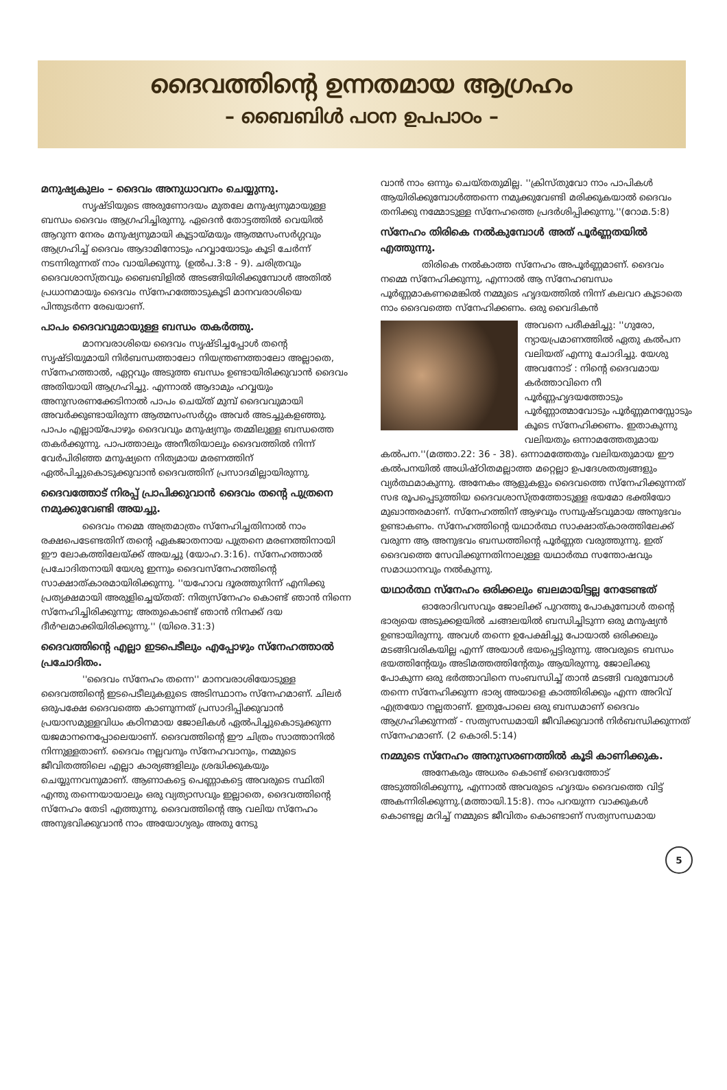ദൈവത്തിന്റെ ഉന്നതമായ ആഗ്രഹം
– ബൈബിൾ പഠന ഉപപാഠം –
മനുഷ്യകുലം – ദൈവം അനുധാവനം ചെയ്യുന്നു.
സൃഷ്ടിയുടെ അരുണോദയം മുതലേ മനുഷ്യനുമായുള്ള ബന്ധം ദൈവം ആഗ്രഹിച്ചിരുന്നു. ഏദെൻ തോട്ടത്തിൽ വെയിൽ ആറുന്ന നേരം മനുഷ്യനുമായി കൂട്ടായ്മയും ആത്മസംസർഗ്ഗവും ആഗ്രഹിച്ച് ദൈവം ആദാമിനോടും ഹവ്വായോടും കൂടി ചേർന്ന് നടന്നിരുന്നത് നാം വായിക്കുന്നു. (ഉൽപ.3:8 - 9). ചരിത്രവും ദൈവശാസ്ത്രവും ബൈബിളിൽ അടങ്ങിയിരിക്കുമ്പോൾ അതിൽ പ്രധാനമായും ദൈവം സ്നേഹത്തോടുകൂടി മാനവരാശിയെ പിന്തുടർന്ന രേഖയാണ്.
പാപം ദൈവവുമായുള്ള ബന്ധം തകർത്തു.
മാനവരാശിയെ ദൈവം സൃഷ്ടിച്ചപ്പോൾ തന്റെ സൃഷ്ടിയുമായി നിർബന്ധത്താലോ നിയന്ത്രണത്താലോ അല്ലാതെ, സ്നേഹത്താൽ, ഏറ്റവും അടുത്ത ബന്ധം ഉണ്ടായിരിക്കുവാൻ ദൈവം അതിയായി ആഗ്രഹിച്ചു. എന്നാൽ ആദാമും ഹവ്വയും അനുസരണക്കേടിനാൽ പാപം ചെയ്ത് മുമ്പ് ദൈവവുമായി അവർക്കുണ്ടായിരുന്ന ആത്മസംസർഗ്ഗം അവർ അടച്ചുകളഞ്ഞു. പാപം എല്ലായ്പോഴും ദൈവവും മനുഷ്യനും തമ്മിലുള്ള ബന്ധത്തെ തകർക്കുന്നു. പാപത്താലും അനീതിയാലും ദൈവത്തിൽ നിന്ന് വേർപിരിഞ്ഞ മനുഷ്യനെ നിത്യമായ മരണത്തിന് ഏൽപിച്ചുകൊടുക്കുവാൻ ദൈവത്തിന് പ്രസാദമില്ലായിരുന്നു.
ദൈവത്തോട് നിരപ്പ് പ്രാപിക്കുവാൻ ദൈവം തന്റെ പുത്രനെ നമുക്കുവേണ്ടി അയച്ചു.
ദൈവം നമ്മെ അത്രമാത്രം സ്നേഹിച്ചതിനാൽ നാം രക്ഷപെടേണ്ടതിന് തന്റെ ഏകജാതനായ പുത്രനെ മരണത്തിനായി ഈ ലോകത്തിലേയ്ക്ക് അയച്ചു (യോഹ.3:16). സ്നേഹത്താൽ പ്രചോദിതനായി യേശു ഇന്നും ദൈവസ്നേഹത്തിന്റെ സാക്ഷാത്കാരമായിരിക്കുന്നു. ''യഹോവ ദൂരത്തുനിന്ന് എനിക്കു പ്രത്യക്ഷമായി അരുളിച്ചെയ്തത്: നിത്യസ്നേഹം കൊണ്ട് ഞാൻ നിന്നെ സ്നേഹിച്ചിരിക്കുന്നു; അതുകൊണ്ട് ഞാൻ നിനക്ക് ദയ ദീർഘമാക്കിയിരിക്കുന്നു.'' (യിരെ.31:3)
ദൈവത്തിന്റെ എല്ലാ ഇടപെടീലും എപ്പോഴും സ്നേഹത്താൽ പ്രചോദിതം.
''ദൈവം സ്നേഹം തന്നെ'' മാനവരാശിയോടുള്ള ദൈവത്തിന്റെ ഇടപെടീലുകളുടെ അടിസ്ഥാനം സ്നേഹമാണ്. ചിലർ ഒരുപക്ഷേ ദൈവത്തെ കാണുന്നത് പ്രസാദിപ്പിക്കുവാൻ പ്രയാസമുള്ളവിധം കഠിനമായ ജോലികൾ ഏൽപിച്ചുകൊടുക്കുന്ന യജമാനനെപ്പോലെയാണ്. ദൈവത്തിന്റെ ഈ ചിത്രം സാത്താനിൽ നിന്നുള്ളതാണ്. ദൈവം നല്ലവനും സ്നേഹവാനും, നമ്മുടെ ജീവിതത്തിലെ എല്ലാ കാര്യങ്ങളിലും ശ്രദ്ധിക്കുകയും ചെയ്യുന്നവനുമാണ്. ആണാകട്ടെ പെണ്ണാകട്ടെ അവരുടെ സ്ഥിതി എന്തു തന്നെയായാലും ഒരു വ്യത്യാസവും ഇല്ലാതെ, ദൈവത്തിന്റെ സ്നേഹം തേടി എത്തുന്നു. ദൈവത്തിന്റെ ആ വലിയ സ്നേഹം അനുഭവിക്കുവാൻ നാം അയോഗ്യരും അതു നേടു
വാൻ നാം ഒന്നും ചെയ്തതുമില്ല. ''ക്രിസ്തുവോ നാം പാപികൾ ആയിരിക്കുമ്പോൾത്തന്നെ നമുക്കുവേണ്ടി മരിക്കുകയാൽ ദൈവം തനിക്കു നമ്മോടുള്ള സ്നേഹത്തെ പ്രദർശിപ്പിക്കുന്നു.''(റോമ.5:8)
സ്നേഹം തിരികെ നൽകുമ്പോൾ അത് പൂർണ്ണതയിൽ എത്തുന്നു.
തിരികെ നൽകാത്ത സ്നേഹം അപൂർണ്ണമാണ്. ദൈവം നമ്മെ സ്നേഹിക്കുന്നു, എന്നാൽ ആ സ്നേഹബന്ധം പൂർണ്ണമാകണമെങ്കിൽ നമ്മുടെ ഹൃദയത്തിൽ നിന്ന് കലവറ കൂടാതെ നാം ദൈവത്തെ സ്നേഹിക്കണം. ഒരു വൈദികൻ
അവനെ പരീക്ഷിച്ചു: ''ഗുരോ, ന്യായപ്രമാണത്തിൽ ഏതു കൽപന വലിയത് എന്നു ചോദിച്ചു. യേശു അവനോട് : നിന്റെ ദൈവമായ കർത്താവിനെ നീ പൂർണ്ണഹൃദയത്തോടും പൂർണ്ണാത്മാവോടും പൂർണ്ണമനസ്സോടും കൂടെ സ്നേഹിക്കണം. ഇതാകുന്നു വലിയതും ഒന്നാമത്തേതുമായ കൽപന.''(മത്താ.22: 36 - 38). ഒന്നാമത്തേതും വലിയതുമായ ഈ കൽപനയിൽ അധിഷ്ഠിതമല്ലാത്ത മറ്റെല്ലാ ഉപദേശതത്വങ്ങളും വ്യർത്ഥമാകുന്നു. അനേകം ആളുകളും ദൈവത്തെ സ്നേഹിക്കുന്നത് സഭ രൂപപ്പെടുത്തിയ ദൈവശാസ്ത്രത്തോടുള്ള ഭയമോ ഭക്തിയോ മുഖാന്തരമാണ്. സ്നേഹത്തിന് ആഴവും സമ്പുഷ്ടവുമായ അനുഭവം ഉണ്ടാകണം. സ്നേഹത്തിന്റെ യഥാർത്ഥ സാക്ഷാത്കാരത്തിലേക്ക് വരുന്ന ആ അനുഭവം ബന്ധത്തിന്റെ പൂർണ്ണത വരുത്തുന്നു. ഇത് ദൈവത്തെ സേവിക്കുന്നതിനാലുള്ള യഥാർത്ഥ സന്തോഷവും സമാധാനവും നൽകുന്നു.
യഥാർത്ഥ സ്നേഹം ഒരിക്കലും ബലമായിട്ടല്ല നേടേണ്ടത്
ഓരോദിവസവും ജോലിക്ക് പുറത്തു പോകുമ്പോൾ തന്റെ ഭാര്യയെ അടുക്കളയിൽ ചങ്ങലയിൽ ബന്ധിച്ചിടുന്ന ഒരു മനുഷ്യൻ ഉണ്ടായിരുന്നു. അവൾ തന്നെ ഉപേക്ഷിച്ചു പോയാൽ ഒരിക്കലും മടങ്ങിവരികയില്ല എന്ന് അയാൾ ഭയപ്പെട്ടിരുന്നു. അവരുടെ ബന്ധം ഭയത്തിന്റേയും അടിമത്തത്തിന്റേതും ആയിരുന്നു. ജോലിക്കു പോകുന്ന ഒരു ഭർത്താവിനെ സംബന്ധിച്ച് താൻ മടങ്ങി വരുമ്പോൾ തന്നെ സ്നേഹിക്കുന്ന ഭാര്യ അയാളെ കാത്തിരിക്കും എന്ന അറിവ് എത്രയോ നല്ലതാണ്. ഇതുപോലെ ഒരു ബന്ധമാണ് ദൈവം ആഗ്രഹിക്കുന്നത് - സത്യസന്ധമായി ജീവിക്കുവാൻ നിർബന്ധിക്കുന്നത് സ്നേഹമാണ്. (2 കൊരി.5:14)
നമ്മുടെ സ്നേഹം അനുസരണത്തിൽ കൂടി കാണിക്കുക.
അനേകരും അധരം കൊണ്ട് ദൈവത്തോട് അടുത്തിരിക്കുന്നു, എന്നാൽ അവരുടെ ഹൃദയം ദൈവത്തെ വിട്ട് അകന്നിരിക്കുന്നു.(മത്തായി.15:8). നാം പറയുന്ന വാക്കുകൾ കൊണ്ടല്ല മറിച്ച് നമ്മുടെ ജീവിതം കൊണ്ടാണ് സത്യസന്ധമായ
5